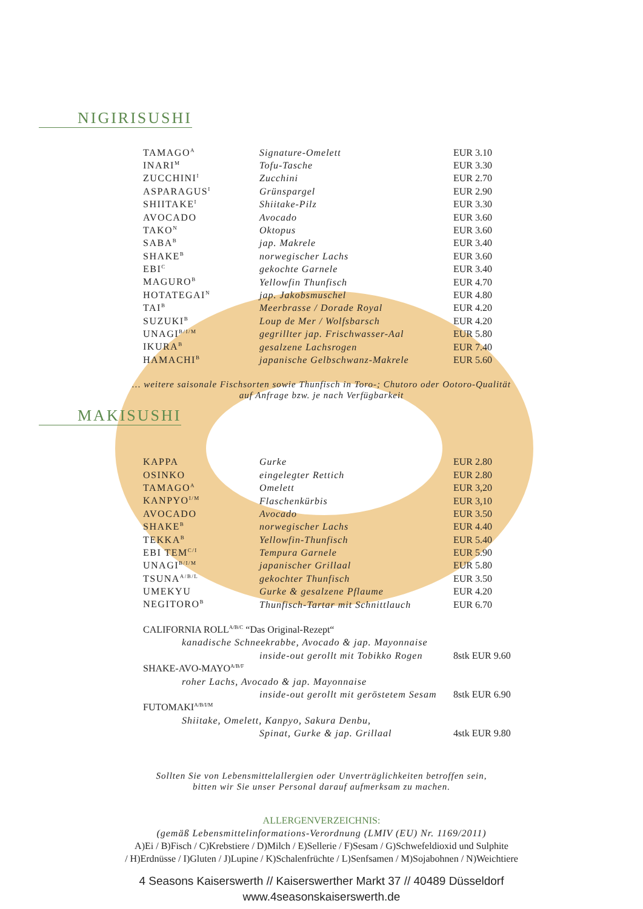NIGIRISUSHI
| TAMAGO<sup>A</sup> | Signature-Omelett | EUR 3.10 |
| INARI<sup>M</sup> | Tofu-Tasche | EUR 3.30 |
| ZUCCHINI<sup>I</sup> | Zucchini | EUR 2.70 |
| ASPARAGUS<sup>I</sup> | Grünspargel | EUR 2.90 |
| SHIITAKE<sup>I</sup> | Shiitake-Pilz | EUR 3.30 |
| AVOCADO | Avocado | EUR 3.60 |
| TAKO<sup>N</sup> | Oktopus | EUR 3.60 |
| SABA<sup>B</sup> | jap. Makrele | EUR 3.40 |
| SHAKE<sup>B</sup> | norwegischer Lachs | EUR 3.60 |
| EBI<sup>C</sup> | gekochte Garnele | EUR 3.40 |
| MAGURO<sup>B</sup> | Yellowfin Thunfisch | EUR 4.70 |
| HOTATEGAI<sup>N</sup> | jap. Jakobsmuschel | EUR 4.80 |
| TAI<sup>B</sup> | Meerbrasse / Dorade Royal | EUR 4.20 |
| SUZUKI<sup>B</sup> | Loup de Mer / Wolfsbarsch | EUR 4.20 |
| UNAGI<sup>B/I/M</sup> | gegrillter jap. Frischwasser-Aal | EUR 5.80 |
| IKURA<sup>B</sup> | gesalzene Lachsrogen | EUR 7.40 |
| HAMACHI<sup>B</sup> | japanische Gelbschwanz-Makrele | EUR 5.60 |
… weitere saisonale Fischsorten sowie Thunfisch in Toro-; Chutoro oder Ootoro-Qualität
auf Anfrage bzw. je nach Verfügbarkeit
MAKISUSHI
| KAPPA | Gurke | EUR 2.80 |
| OSINKO | eingelegter Rettich | EUR 2.80 |
| TAMAGO<sup>A</sup> | Omelett | EUR 3,20 |
| KANPYO<sup>I/M</sup> | Flaschenkürbis | EUR 3,10 |
| AVOCADO | Avocado | EUR 3.50 |
| SHAKE<sup>B</sup> | norwegischer Lachs | EUR 4.40 |
| TEKKA<sup>B</sup> | Yellowfin-Thunfisch | EUR 5.40 |
| EBI TEM<sup>C/I</sup> | Tempura Garnele | EUR 5.90 |
| UNAGI<sup>B/I/M</sup> | japanischer Grillaal | EUR 5.80 |
| TSUNA<sup>A/B/L</sup> | gekochter Thunfisch | EUR 3.50 |
| UMEKYU | Gurke & gesalzene Pflaume | EUR 4.20 |
| NEGITORO<sup>B</sup> | Thunfisch-Tartar mit Schnittlauch | EUR 6.70 |
| CALIFORNIA ROLL<sup>A/B/C</sup> “Das Original-Rezept“ | | |
| | kanadische Schneekrabbe, Avocado & jap. Mayonnaise | |
| inside-out gerollt mit Tobikko Rogen | | 8stk EUR 9.60 |
| SHAKE-AVO-MAYO<sup>A/B/F</sup> | | |
| | roher Lachs, Avocado & jap. Mayonnaise | |
| inside-out gerollt mit geröstetem Sesam | | 8stk EUR 6.90 |
| FUTOMAKI<sup>A/B/I/M</sup> | | |
| | Shiitake, Omelett, Kanpyo, Sakura Denbu, | |
| Spinat, Gurke & jap. Grillaal | | 4stk EUR 9.80 |
Sollten Sie von Lebensmittelallergien oder Unverträglichkeiten betroffen sein,
bitten wir Sie unser Personal darauf aufmerksam zu machen.
ALLERGENVERZEICHNIS:
(gemäß Lebensmittelinformations-Verordnung (LMIV (EU) Nr. 1169/2011)
A)Ei / B)Fisch / C)Krebstiere / D)Milch / E)Sellerie / F)Sesam / G)Schwefeldioxid und Sulphite
/ H)Erdnüsse / I)Gluten / J)Lupine / K)Schalenfrüchte / L)Senfsamen / M)Sojabohnen / N)Weichtiere
4 Seasons Kaiserswerth // Kaiserswerther Markt 37 // 40489 Düsseldorf
www.4seasonskaiserswerth.de